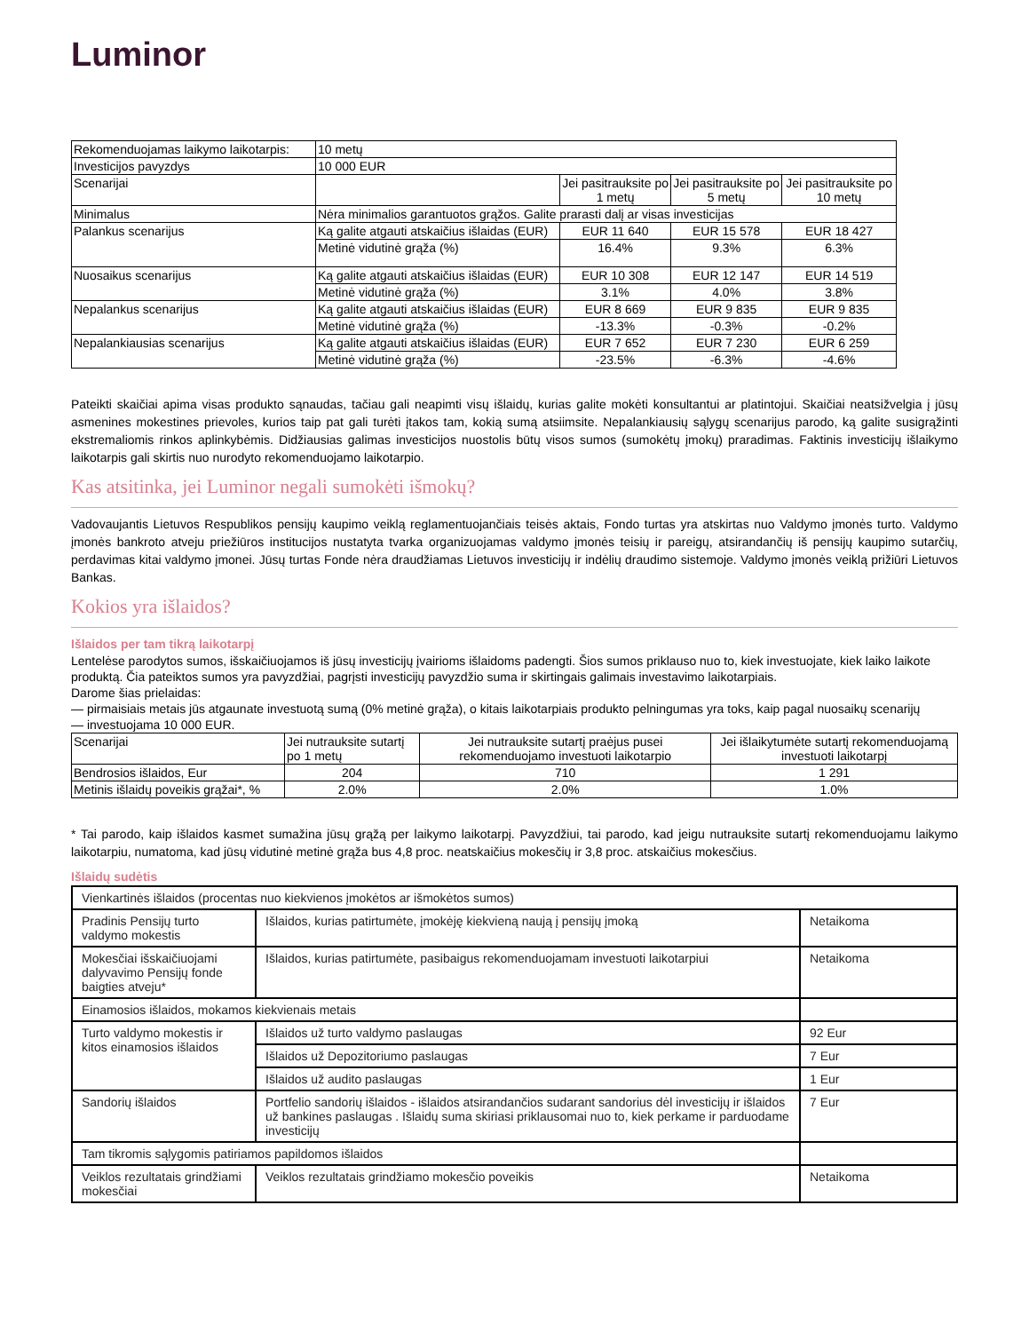Luminor
| Rekomenduojamas laikymo laikotarpis: | 10 metų | | | |
| Investicijos pavyzdys | 10 000 EUR | | | |
| Scenarijai | | Jei pasitrauksite po 1 metų | Jei pasitrauksite po 5 metų | Jei pasitrauksite po 10 metų |
| Minimalus | Nėra minimalios garantuotos grąžos. Galite prarasti dalį ar visas investicijas | | | |
| Palankus scenarijus | Ką galite atgauti atskaičius išlaidas (EUR) | EUR 11 640 | EUR 15 578 | EUR 18 427 |
| | Metinė vidutinė grąža (%) | 16.4% | 9.3% | 6.3% |
| Nuosaikus scenarijus | Ką galite atgauti atskaičius išlaidas (EUR) | EUR 10 308 | EUR 12 147 | EUR 14 519 |
| | Metinė vidutinė grąža (%) | 3.1% | 4.0% | 3.8% |
| Nepalankus scenarijus | Ką galite atgauti atskaičius išlaidas (EUR) | EUR 8 669 | EUR 9 835 | EUR 9 835 |
| | Metinė vidutinė grąža (%) | -13.3% | -0.3% | -0.2% |
| Nepalankiausias scenarijus | Ką galite atgauti atskaičius išlaidas (EUR) | EUR 7 652 | EUR 7 230 | EUR 6 259 |
| | Metinė vidutinė grąža (%) | -23.5% | -6.3% | -4.6% |
Pateikti skaičiai apima visas produkto sąnaudas, tačiau gali neapimti visų išlaidų, kurias galite mokėti konsultantui ar platintojui. Skaičiai neatsižvelgia į jūsų asmenines mokestines prievoles, kurios taip pat gali turėti įtakos tam, kokią sumą atsiimsite. Nepalankiausių sąlygų scenarijus parodo, ką galite susigrąžinti ekstremaliomis rinkos aplinkybėmis. Didžiausias galimas investicijos nuostolis būtų visos sumos (sumokėtų įmokų) praradimas. Faktinis investicijų išlaikymo laikotarpis gali skirtis nuo nurodyto rekomenduojamo laikotarpio.
Kas atsitinka, jei Luminor negali sumokėti išmokų?
Vadovaujantis Lietuvos Respublikos pensijų kaupimo veiklą reglamentuojančiais teisės aktais, Fondo turtas yra atskirtas nuo Valdymo įmonės turto. Valdymo įmonės bankroto atveju priežiūros institucijos nustatyta tvarka organizuojamas valdymo įmonės teisių ir pareigų, atsirandančių iš pensijų kaupimo sutarčių, perdavimas kitai valdymo įmonei. Jūsų turtas Fonde nėra draudžiamas Lietuvos investicijų ir indėlių draudimo sistemoje. Valdymo įmonės veiklą prižiūri Lietuvos Bankas.
Kokios yra išlaidos?
Išlaidos per tam tikrą laikotarpį
Lentelėse parodytos sumos, išskaičiuojamos iš jūsų investicijų įvairioms išlaidoms padengti. Šios sumos priklauso nuo to, kiek investuojate, kiek laiko laikote produktą. Čia pateiktos sumos yra pavyzdžiai, pagrįsti investicijų pavyzdžio suma ir skirtingais galimais investavimo laikotarpiais.
Darome šias prielaidas:
— pirmaisiais metais jūs atgaunate investuotą sumą (0% metinė grąža), o kitais laikotarpiais produkto pelningumas yra toks, kaip pagal nuosaikų scenarijų
— investuojama 10 000 EUR.
| Scenarijai | Jei nutrauksite sutartį po 1 metų | Jei nutrauksite sutartį praėjus pusei rekomenduojamo investuoti laikotarpio | Jei išlaikytumėte sutartį rekomenduojamą investuoti laikotarpį |
| Bendrosios išlaidos, Eur | 204 | 710 | 1 291 |
| Metinis išlaidų poveikis grąžai*, % | 2.0% | 2.0% | 1.0% |
* Tai parodo, kaip išlaidos kasmet sumažina jūsų grąžą per laikymo laikotarpį. Pavyzdžiui, tai parodo, kad jeigu nutrauksite sutartį rekomenduojamu laikymo laikotarpiu, numatoma, kad jūsų vidutinė metinė grąža bus 4,8 proc. neatskaičius mokesčių ir 3,8 proc. atskaičius mokesčius.
Išlaidų sudėtis
| Vienkartinės išlaidos (procentas nuo kiekvienos įmokėtos ar išmokėtos sumos) | | |
| Pradinis Pensijų turto valdymo mokestis | Išlaidos, kurias patirtumėte, įmokėję kiekvieną naują į pensijų įmoką | Netaikoma |
| Mokesčiai išskaičiuojami dalyvavimo Pensijų fonde baigties atveju* | Išlaidos, kurias patirtumėte, pasibaigus rekomenduojamam investuoti laikotarpiui | Netaikoma |
| Einamosios išlaidos, mokamos kiekvienais metais | | |
| Turto valdymo mokestis ir kitos einamosios išlaidos | Išlaidos už turto valdymo paslaugas | 92 Eur |
| | Išlaidos už Depozitoriumo paslaugas | 7 Eur |
| | Išlaidos už audito paslaugas | 1 Eur |
| Sandorių išlaidos | Portfelio sandorių išlaidos - išlaidos atsirandančios sudarant sandorius dėl investicijų ir išlaidos už bankines paslaugas . Išlaidų suma skiriasi priklausomai nuo to, kiek perkame ir parduodame investicijų | 7 Eur |
| Tam tikromis sąlygomis patiriamos papildomos išlaidos | | |
| Veiklos rezultatais grindžiami mokesčiai | Veiklos rezultatais grindžiamo mokesčio poveikis | Netaikoma |